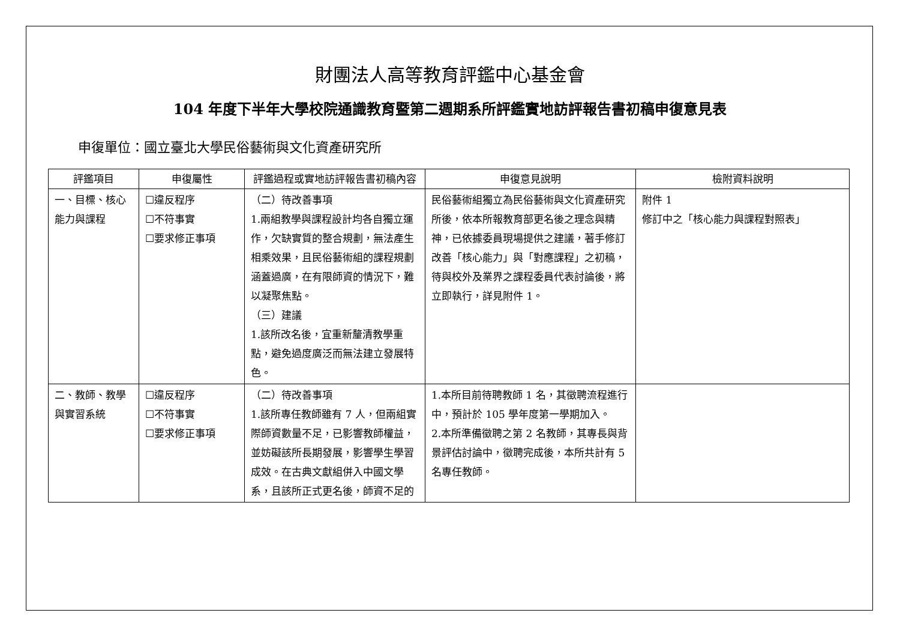財團法人高等教育評鑑中心基金會
104 年度下半年大學校院通識教育暨第二週期系所評鑑實地訪評報告書初稿申復意見表
申復單位：國立臺北大學民俗藝術與文化資產研究所
| 評鑑項目 | 申復屬性 | 評鑑過程或實地訪評報告書初稿內容 | 申復意見說明 | 檢附資料說明 |
| --- | --- | --- | --- | --- |
| 一、目標、核心能力與課程 | ☐違反程序 ☐不符事實 ☐要求修正事項 | （二）待改善事項 1.兩組教學與課程設計均各自獨立運作，欠缺實質的整合規劃，無法產生相乘效果，且民俗藝術組的課程規劃涵蓋過廣，在有限師資的情況下，難以凝聚焦點。 （三）建議 1.該所改名後，宜重新釐清教學重點，避免過度廣泛而無法建立發展特色。 | 民俗藝術組獨立為民俗藝術與文化資產研究所後，依本所報教育部更名後之理念與精神，已依據委員現場提供之建議，著手修訂改善「核心能力」與「對應課程」之初稿，待與校外及業界之課程委員代表討論後，將立即執行，詳見附件 1。 | 附件 1 修訂中之「核心能力與課程對照表」 |
| 二、教師、教學與實習系統 | ☐違反程序 ☐不符事實 ☐要求修正事項 | （二）待改善事項 1.該所專任教師雖有 7 人，但兩組實際師資數量不足，已影響教師權益，並妨礙該所長期發展，影響學生學習成效。在古典文獻組併入中國文學系，且該所正式更名後，師資不足的 | 1.本所目前待聘教師 1 名，其徵聘流程進行中，預計於 105 學年度第一學期加入。 2.本所準備徵聘之第 2 名教師，其專長與背景評估討論中，徵聘完成後，本所共計有 5 名專任教師。 | |